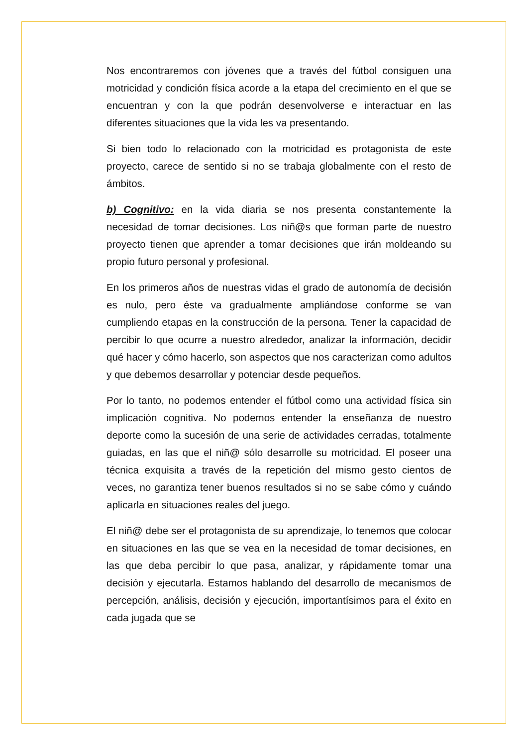Nos encontraremos con jóvenes que a través del fútbol consiguen una motricidad y condición física acorde a la etapa del crecimiento en el que se encuentran y con la que podrán desenvolverse e interactuar en las diferentes situaciones que la vida les va presentando.
Si bien todo lo relacionado con la motricidad es protagonista de este proyecto, carece de sentido si no se trabaja globalmente con el resto de ámbitos.
b) Cognitivo: en la vida diaria se nos presenta constantemente la necesidad de tomar decisiones. Los niñ@s que forman parte de nuestro proyecto tienen que aprender a tomar decisiones que irán moldeando su propio futuro personal y profesional.
En los primeros años de nuestras vidas el grado de autonomía de decisión es nulo, pero éste va gradualmente ampliándose conforme se van cumpliendo etapas en la construcción de la persona. Tener la capacidad de percibir lo que ocurre a nuestro alrededor, analizar la información, decidir qué hacer y cómo hacerlo, son aspectos que nos caracterizan como adultos y que debemos desarrollar y potenciar desde pequeños.
Por lo tanto, no podemos entender el fútbol como una actividad física sin implicación cognitiva. No podemos entender la enseñanza de nuestro deporte como la sucesión de una serie de actividades cerradas, totalmente guiadas, en las que el niñ@ sólo desarrolle su motricidad. El poseer una técnica exquisita a través de la repetición del mismo gesto cientos de veces, no garantiza tener buenos resultados si no se sabe cómo y cuándo aplicarla en situaciones reales del juego.
El niñ@ debe ser el protagonista de su aprendizaje, lo tenemos que colocar en situaciones en las que se vea en la necesidad de tomar decisiones, en las que deba percibir lo que pasa, analizar, y rápidamente tomar una decisión y ejecutarla. Estamos hablando del desarrollo de mecanismos de percepción, análisis, decisión y ejecución, importantísimos para el éxito en cada jugada que se